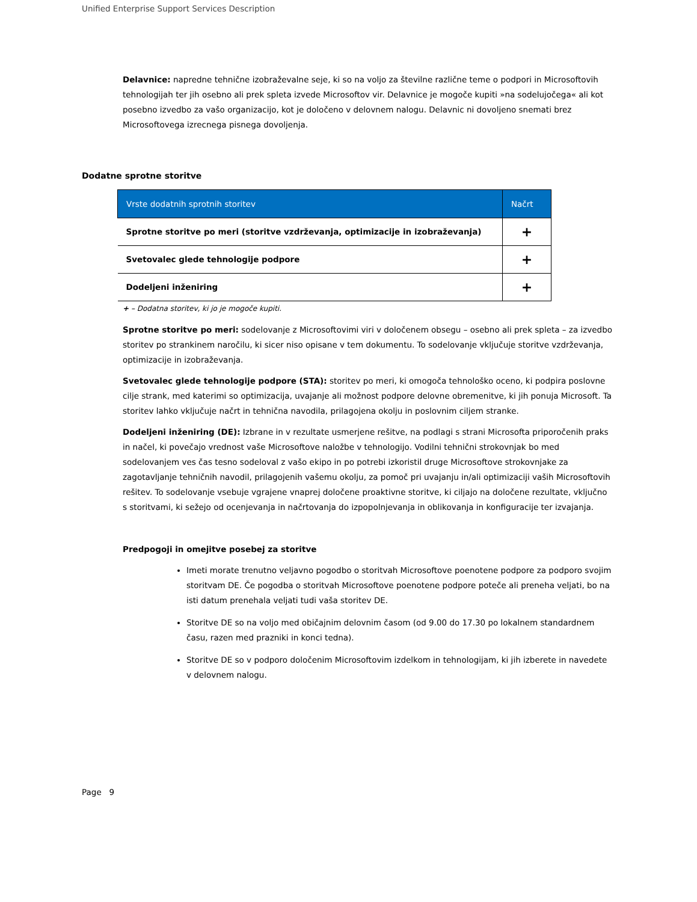Unified Enterprise Support Services Description
Delavnice: napredne tehnične izobraževalne seje, ki so na voljo za številne različne teme o podpori in Microsoftovih tehnologijah ter jih osebno ali prek spleta izvede Microsoftov vir. Delavnice je mogoče kupiti »na sodelujočega« ali kot posebno izvedbo za vašo organizacijo, kot je določeno v delovnem nalogu. Delavnic ni dovoljeno snemati brez Microsoftovega izrecnega pisnega dovoljenja.
Dodatne sprotne storitve
| Vrste dodatnih sprotnih storitev | Načrt |
| --- | --- |
| Sprotne storitve po meri (storitve vzdrževanja, optimizacije in izobraževanja) | + |
| Svetovalec glede tehnologije podpore | + |
| Dodeljeni inženiring | + |
+ – Dodatna storitev, ki jo je mogoče kupiti.
Sprotne storitve po meri: sodelovanje z Microsoftovimi viri v določenem obsegu – osebno ali prek spleta – za izvedbo storitev po strankinem naročilu, ki sicer niso opisane v tem dokumentu. To sodelovanje vključuje storitve vzdrževanja, optimizacije in izobraževanja.
Svetovalec glede tehnologije podpore (STA): storitev po meri, ki omogoča tehnološko oceno, ki podpira poslovne cilje strank, med katerimi so optimizacija, uvajanje ali možnost podpore delovne obremenitve, ki jih ponuja Microsoft. Ta storitev lahko vključuje načrt in tehnična navodila, prilagojena okolju in poslovnim ciljem stranke.
Dodeljeni inženiring (DE): Izbrane in v rezultate usmerjene rešitve, na podlagi s strani Microsofta priporočenih praks in načel, ki povečajo vrednost vaše Microsoftove naložbe v tehnologijo. Vodilni tehnični strokovnjak bo med sodelovanjem ves čas tesno sodeloval z vašo ekipo in po potrebi izkoristil druge Microsoftove strokovnjake za zagotavljanje tehničnih navodil, prilagojenih vašemu okolju, za pomoč pri uvajanju in/ali optimizaciji vaših Microsoftovih rešitev. To sodelovanje vsebuje vgrajene vnaprej določene proaktivne storitve, ki ciljajo na določene rezultate, vključno s storitvami, ki sežejo od ocenjevanja in načrtovanja do izpopolnjevanja in oblikovanja in konfiguracije ter izvajanja.
Predpogoji in omejitve posebej za storitve
Imeti morate trenutno veljavno pogodbo o storitvah Microsoftove poenotene podpore za podporo svojim storitvam DE. Če pogodba o storitvah Microsoftove poenotene podpore poteče ali preneha veljati, bo na isti datum prenehala veljati tudi vaša storitev DE.
Storitve DE so na voljo med običajnim delovnim časom (od 9.00 do 17.30 po lokalnem standardnem času, razen med prazniki in konci tedna).
Storitve DE so v podporo določenim Microsoftovim izdelkom in tehnologijam, ki jih izberete in navedete v delovnem nalogu.
Page 9